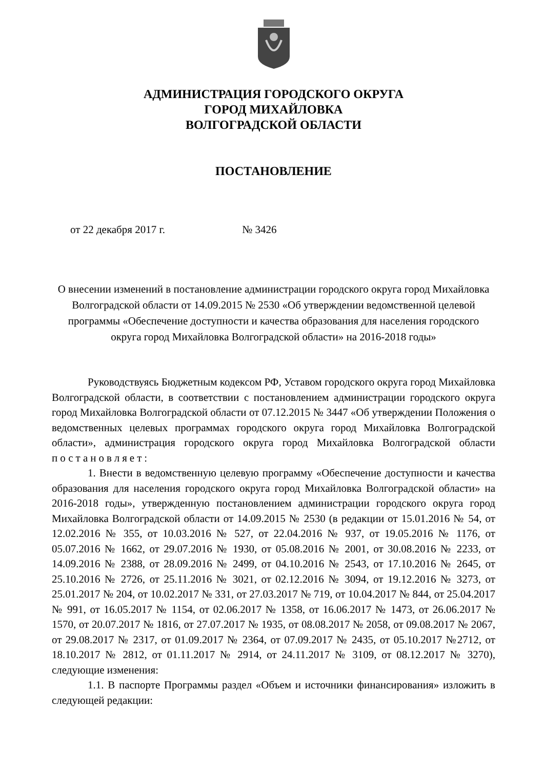АДМИНИСТРАЦИЯ ГОРОДСКОГО ОКРУГА
ГОРОД МИХАЙЛОВКА
ВОЛГОГРАДСКОЙ ОБЛАСТИ
ПОСТАНОВЛЕНИЕ
от 22 декабря 2017 г. № 3426
О внесении изменений в постановление администрации городского округа город Михайловка Волгоградской области от 14.09.2015 № 2530 «Об утверждении ведомственной целевой программы «Обеспечение доступности и качества образования для населения городского округа город Михайловка Волгоградской области» на 2016-2018 годы»
Руководствуясь Бюджетным кодексом РФ, Уставом городского округа город Михайловка Волгоградской области, в соответствии с постановлением администрации городского округа город Михайловка Волгоградской области от 07.12.2015 № 3447 «Об утверждении Положения о ведомственных целевых программах городского округа город Михайловка Волгоградской области», администрация городского округа город Михайловка Волгоградской области постановляет:
1. Внести в ведомственную целевую программу «Обеспечение доступности и качества образования для населения городского округа город Михайловка Волгоградской области» на 2016-2018 годы», утвержденную постановлением администрации городского округа город Михайловка Волгоградской области от 14.09.2015 № 2530 (в редакции от 15.01.2016 № 54, от 12.02.2016 № 355, от 10.03.2016 № 527, от 22.04.2016 № 937, от 19.05.2016 № 1176, от 05.07.2016 № 1662, от 29.07.2016 № 1930, от 05.08.2016 № 2001, от 30.08.2016 № 2233, от 14.09.2016 № 2388, от 28.09.2016 № 2499, от 04.10.2016 № 2543, от 17.10.2016 № 2645, от 25.10.2016 № 2726, от 25.11.2016 № 3021, от 02.12.2016 № 3094, от 19.12.2016 № 3273, от 25.01.2017 № 204, от 10.02.2017 № 331, от 27.03.2017 № 719, от 10.04.2017 № 844, от 25.04.2017 № 991, от 16.05.2017 № 1154, от 02.06.2017 № 1358, от 16.06.2017 № 1473, от 26.06.2017 № 1570, от 20.07.2017 № 1816, от 27.07.2017 № 1935, от 08.08.2017 № 2058, от 09.08.2017 № 2067, от 29.08.2017 № 2317, от 01.09.2017 № 2364, от 07.09.2017 № 2435, от 05.10.2017 №2712, от 18.10.2017 № 2812, от 01.11.2017 № 2914, от 24.11.2017 № 3109, от 08.12.2017 № 3270), следующие изменения:
1.1. В паспорте Программы раздел «Объем и источники финансирования» изложить в следующей редакции: